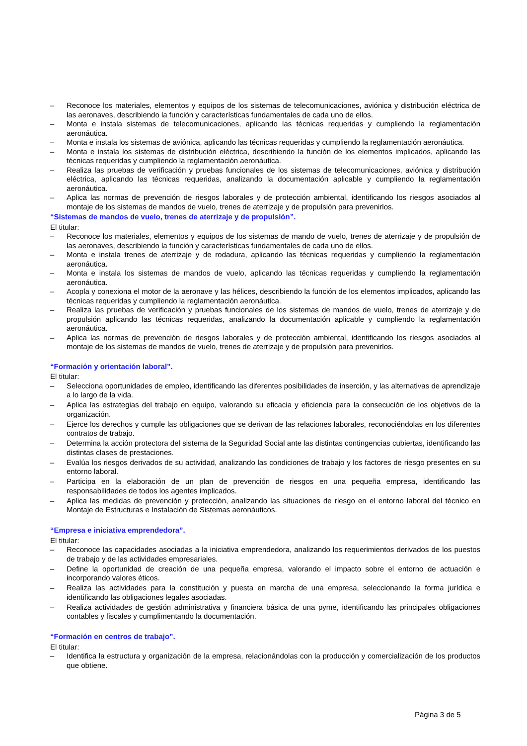– Reconoce los materiales, elementos y equipos de los sistemas de telecomunicaciones, aviónica y distribución eléctrica de las aeronaves, describiendo la función y características fundamentales de cada uno de ellos.
– Monta e instala sistemas de telecomunicaciones, aplicando las técnicas requeridas y cumpliendo la reglamentación aeronáutica.
– Monta e instala los sistemas de aviónica, aplicando las técnicas requeridas y cumpliendo la reglamentación aeronáutica.
– Monta e instala los sistemas de distribución eléctrica, describiendo la función de los elementos implicados, aplicando las técnicas requeridas y cumpliendo la reglamentación aeronáutica.
– Realiza las pruebas de verificación y pruebas funcionales de los sistemas de telecomunicaciones, aviónica y distribución eléctrica, aplicando las técnicas requeridas, analizando la documentación aplicable y cumpliendo la reglamentación aeronáutica.
– Aplica las normas de prevención de riesgos laborales y de protección ambiental, identificando los riesgos asociados al montaje de los sistemas de mandos de vuelo, trenes de aterrizaje y de propulsión para prevenirlos.
“Sistemas de mandos de vuelo, trenes de aterrizaje y de propulsión”.
El titular:
– Reconoce los materiales, elementos y equipos de los sistemas de mando de vuelo, trenes de aterrizaje y de propulsión de las aeronaves, describiendo la función y características fundamentales de cada uno de ellos.
– Monta e instala trenes de aterrizaje y de rodadura, aplicando las técnicas requeridas y cumpliendo la reglamentación aeronáutica.
– Monta e instala los sistemas de mandos de vuelo, aplicando las técnicas requeridas y cumpliendo la reglamentación aeronáutica.
– Acopla y conexiona el motor de la aeronave y las hélices, describiendo la función de los elementos implicados, aplicando las técnicas requeridas y cumpliendo la reglamentación aeronáutica.
– Realiza las pruebas de verificación y pruebas funcionales de los sistemas de mandos de vuelo, trenes de aterrizaje y de propulsión aplicando las técnicas requeridas, analizando la documentación aplicable y cumpliendo la reglamentación aeronáutica.
– Aplica las normas de prevención de riesgos laborales y de protección ambiental, identificando los riesgos asociados al montaje de los sistemas de mandos de vuelo, trenes de aterrizaje y de propulsión para prevenirlos.
“Formación y orientación laboral”.
El titular:
– Selecciona oportunidades de empleo, identificando las diferentes posibilidades de inserción, y las alternativas de aprendizaje a lo largo de la vida.
– Aplica las estrategias del trabajo en equipo, valorando su eficacia y eficiencia para la consecución de los objetivos de la organización.
– Ejerce los derechos y cumple las obligaciones que se derivan de las relaciones laborales, reconociéndolas en los diferentes contratos de trabajo.
– Determina la acción protectora del sistema de la Seguridad Social ante las distintas contingencias cubiertas, identificando las distintas clases de prestaciones.
– Evalúa los riesgos derivados de su actividad, analizando las condiciones de trabajo y los factores de riesgo presentes en su entorno laboral.
– Participa en la elaboración de un plan de prevención de riesgos en una pequeña empresa, identificando las responsabilidades de todos los agentes implicados.
– Aplica las medidas de prevención y protección, analizando las situaciones de riesgo en el entorno laboral del técnico en Montaje de Estructuras e Instalación de Sistemas aeronáuticos.
“Empresa e iniciativa emprendedora”.
El titular:
– Reconoce las capacidades asociadas a la iniciativa emprendedora, analizando los requerimientos derivados de los puestos de trabajo y de las actividades empresariales.
– Define la oportunidad de creación de una pequeña empresa, valorando el impacto sobre el entorno de actuación e incorporando valores éticos.
– Realiza las actividades para la constitución y puesta en marcha de una empresa, seleccionando la forma jurídica e identificando las obligaciones legales asociadas.
– Realiza actividades de gestión administrativa y financiera básica de una pyme, identificando las principales obligaciones contables y fiscales y cumplimentando la documentación.
“Formación en centros de trabajo”.
El titular:
– Identifica la estructura y organización de la empresa, relacionándolas con la producción y comercialización de los productos que obtiene.
Página 3 de 5